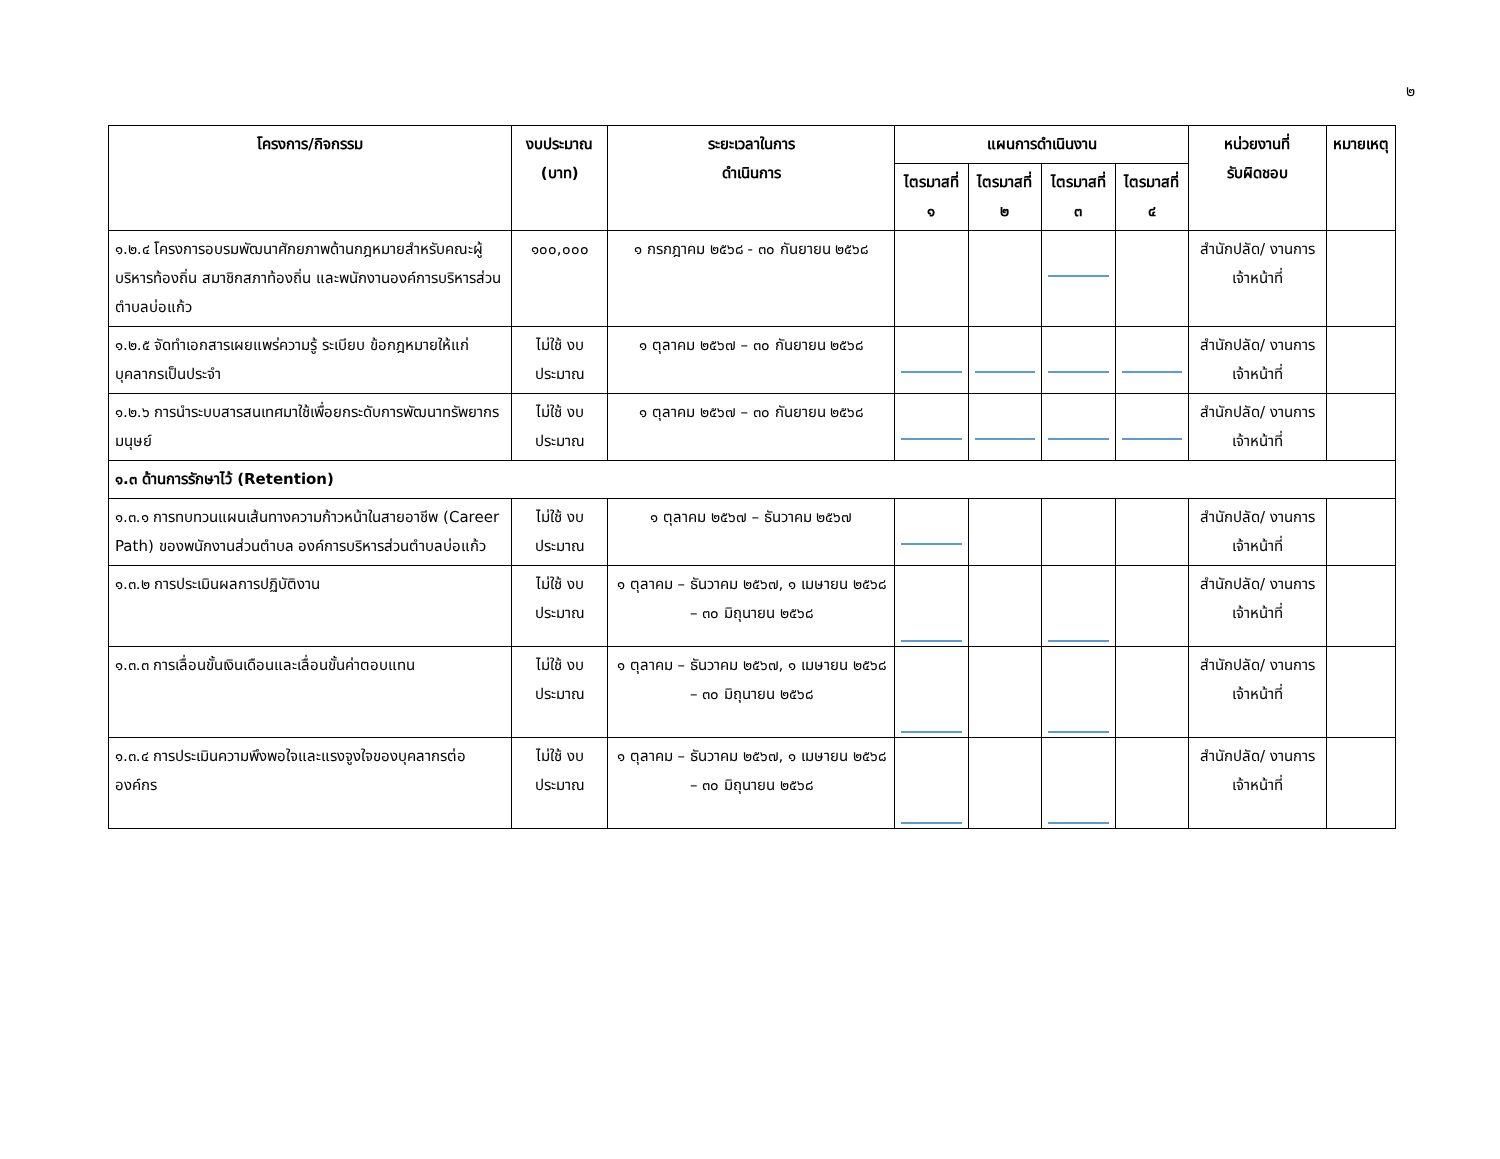๒
| โครงการ/กิจกรรม | งบประมาณ (บาท) | ระยะเวลาในการ ดำเนินการ | แผนการดำเนินงาน | | | | หน่วยงานที่ รับผิดชอบ | หมายเหตุ |
| --- | --- | --- | --- | --- | --- | --- | --- | --- |
| | | | ไตรมาสที่ ๑ | ไตรมาสที่ ๒ | ไตรมาสที่ ๓ | ไตรมาสที่ ๔ | | |
| ๑.๒.๔ โครงการอบรมพัฒนาศักยภาพด้านกฎหมายสำหรับคณะผู้บริหารท้องถิ่น สมาชิกสภาท้องถิ่น และพนักงานองค์การบริหารส่วนตำบลบ่อแก้ว | ๑๐๐,๐๐๐ | ๑ กรกฎาคม ๒๕๖๘ - ๓๐ กันยายน ๒๕๖๘ | | | | | สำนักปลัด/ งานการ เจ้าหน้าที่ | |
| ๑.๒.๕ จัดทำเอกสารเผยแพร่ความรู้ ระเบียบ ข้อกฎหมายให้แก่บุคลากรเป็นประจำ | ไม่ใช้ งบประมาณ | ๑ ตุลาคม ๒๕๖๗ – ๓๐ กันยายน ๒๕๖๘ | | | | | สำนักปลัด/ งานการ เจ้าหน้าที่ | |
| ๑.๒.๖ การนำระบบสารสนเทศมาใช้เพื่อยกระดับการพัฒนาทรัพยากรมนุษย์ | ไม่ใช้ งบประมาณ | ๑ ตุลาคม ๒๕๖๗ – ๓๐ กันยายน ๒๕๖๘ | | | | | สำนักปลัด/ งานการ เจ้าหน้าที่ | |
| ๑.๓ ด้านการรักษาไว้ (Retention) | | | | | | | | |
| ๑.๓.๑ การทบทวนแผนเส้นทางความก้าวหน้าในสายอาชีพ (Career Path) ของพนักงานส่วนตำบล องค์การบริหารส่วนตำบลบ่อแก้ว | ไม่ใช้ งบประมาณ | ๑ ตุลาคม ๒๕๖๗ – ธันวาคม ๒๕๖๗ | | | | | สำนักปลัด/ งานการ เจ้าหน้าที่ | |
| ๑.๓.๒ การประเมินผลการปฏิบัติงาน | ไม่ใช้ งบประมาณ | ๑ ตุลาคม – ธันวาคม ๒๕๖๗, ๑ เมษายน ๒๕๖๘ – ๓๐ มิถุนายน ๒๕๖๘ | | | | | สำนักปลัด/ งานการ เจ้าหน้าที่ | |
| ๑.๓.๓ การเลื่อนขั้นเงินเดือนและเลื่อนขั้นค่าตอบแทน | ไม่ใช้ งบประมาณ | ๑ ตุลาคม – ธันวาคม ๒๕๖๗, ๑ เมษายน ๒๕๖๘ – ๓๐ มิถุนายน ๒๕๖๘ | | | | | สำนักปลัด/ งานการ เจ้าหน้าที่ | |
| ๑.๓.๔ การประเมินความพึงพอใจและแรงจูงใจของบุคลากรต่อองค์กร | ไม่ใช้ งบประมาณ | ๑ ตุลาคม – ธันวาคม ๒๕๖๗, ๑ เมษายน ๒๕๖๘ – ๓๐ มิถุนายน ๒๕๖๘ | | | | | สำนักปลัด/ งานการ เจ้าหน้าที่ | |